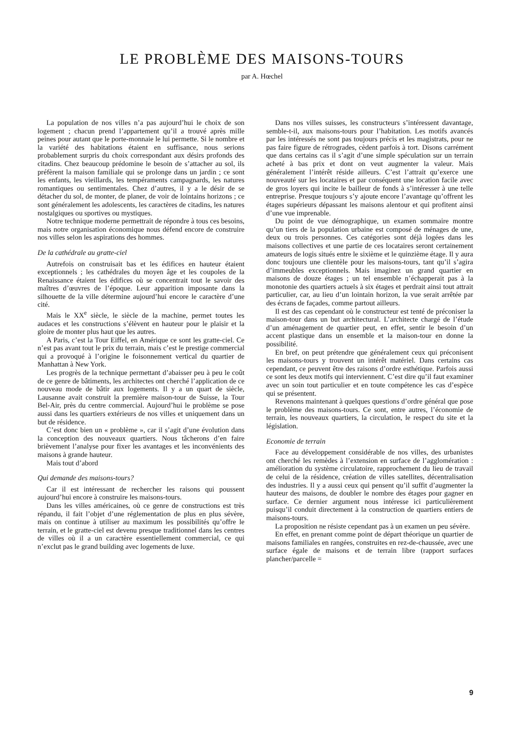LE PROBLÈME DES MAISONS-TOURS
par A. Hœchel
La population de nos villes n’a pas aujourd’hui le choix de son logement ; chacun prend l’appartement qu’il a trouvé après mille peines pour autant que le porte-monnaie le lui permette. Si le nombre et la variété des habitations étaient en suffisance, nous serions probablement surpris du choix correspondant aux désirs profonds des citadins. Chez beaucoup prédomine le besoin de s’attacher au sol, ils préfèrent la maison familiale qui se prolonge dans un jardin ; ce sont les enfants, les vieillards, les tempéraments campagnards, les natures romantiques ou sentimentales. Chez d’autres, il y a le désir de se détacher du sol, de monter, de planer, de voir de lointains horizons ; ce sont généralement les adolescents, les caractères de citadins, les natures nostalgiques ou sportives ou mystiques.
Notre technique moderne permettrait de répondre à tous ces besoins, mais notre organisation économique nous défend encore de construire nos villes selon les aspirations des hommes.
De la cathédrale au gratte-ciel
Autrefois on construisait bas et les édifices en hauteur étaient exceptionnels ; les cathédrales du moyen âge et les coupoles de la Renaissance étaient les édifices où se concentrait tout le savoir des maîtres d’œuvres de l’époque. Leur apparition imposante dans la silhouette de la ville détermine aujourd’hui encore le caractère d’une cité.
Mais le XX<sup>e</sup> siècle, le siècle de la machine, permet toutes les audaces et les constructions s’élèvent en hauteur pour le plaisir et la gloire de monter plus haut que les autres.
A Paris, c’est la Tour Eiffel, en Amérique ce sont les gratte-ciel. Ce n’est pas avant tout le prix du terrain, mais c’est le prestige commercial qui a provoqué à l’origine le foisonnement vertical du quartier de Manhattan à New York.
Les progrès de la technique permettant d’abaisser peu à peu le coût de ce genre de bâtiments, les architectes ont cherché l’application de ce nouveau mode de bâtir aux logements. Il y a un quart de siècle, Lausanne avait construit la première maison-tour de Suisse, la Tour Bel-Air, près du centre commercial. Aujourd’hui le problème se pose aussi dans les quartiers extérieurs de nos villes et uniquement dans un but de résidence.
C’est donc bien un « problème », car il s’agit d’une évolution dans la conception des nouveaux quartiers. Nous tâcherons d’en faire brièvement l’analyse pour fixer les avantages et les inconvénients des maisons à grande hauteur.
Mais tout d’abord
Qui demande des maisons-tours?
Car il est intéressant de rechercher les raisons qui poussent aujourd’hui encore à construire les maisons-tours.
Dans les villes américaines, où ce genre de constructions est très répandu, il fait l’objet d’une réglementation de plus en plus sévère, mais on continue à utiliser au maximum les possibilités qu’offre le terrain, et le gratte-ciel est devenu presque traditionnel dans les centres de villes où il a un caractère essentiellement commercial, ce qui n’exclut pas le grand building avec logements de luxe.
Dans nos villes suisses, les constructeurs s’intéressent davantage, semble-t-il, aux maisons-tours pour l’habitation. Les motifs avancés par les intéressés ne sont pas toujours précis et les magistrats, pour ne pas faire figure de rétrogrades, cèdent parfois à tort. Disons carrément que dans certains cas il s’agit d’une simple spéculation sur un terrain acheté à bas prix et dont on veut augmenter la valeur. Mais généralement l’intérêt réside ailleurs. C’est l’attrait qu’exerce une nouveauté sur les locataires et par conséquent une location facile avec de gros loyers qui incite le bailleur de fonds à s’intéresser à une telle entreprise. Presque toujours s’y ajoute encore l’avantage qu’offrent les étages supérieurs dépassant les maisons alentour et qui profitent ainsi d’une vue imprenable.
Du point de vue démographique, un examen sommaire montre qu’un tiers de la population urbaine est composé de ménages de une, deux ou trois personnes. Ces catégories sont déjà logées dans les maisons collectives et une partie de ces locataires seront certainement amateurs de logis situés entre le sixième et le quinzième étage. Il y aura donc toujours une clientèle pour les maisons-tours, tant qu’il s’agira d’immeubles exceptionnels. Mais imaginez un grand quartier en maisons de douze étages ; un tel ensemble n’échapperait pas à la monotonie des quartiers actuels à six étages et perdrait ainsi tout attrait particulier, car, au lieu d’un lointain horizon, la vue serait arrêtée par des écrans de façades, comme partout ailleurs.
Il est des cas cependant où le constructeur est tenté de préconiser la maison-tour dans un but architectural. L’architecte chargé de l’étude d’un aménagement de quartier peut, en effet, sentir le besoin d’un accent plastique dans un ensemble et la maison-tour en donne la possibilité.
En bref, on peut prétendre que généralement ceux qui préconisent les maisons-tours y trouvent un intérêt matériel. Dans certains cas cependant, ce peuvent être des raisons d’ordre esthétique. Parfois aussi ce sont les deux motifs qui interviennent. C’est dire qu’il faut examiner avec un soin tout particulier et en toute compétence les cas d’espèce qui se présentent.
Revenons maintenant à quelques questions d’ordre général que pose le problème des maisons-tours. Ce sont, entre autres, l’économie de terrain, les nouveaux quartiers, la circulation, le respect du site et la législation.
Economie de terrain
Face au développement considérable de nos villes, des urbanistes ont cherché les remèdes à l’extension en surface de l’agglomération : amélioration du système circulatoire, rapprochement du lieu de travail de celui de la résidence, création de villes satellites, décentralisation des industries. Il y a aussi ceux qui pensent qu’il suffit d’augmenter la hauteur des maisons, de doubler le nombre des étages pour gagner en surface. Ce dernier argument nous intéresse ici particulièrement puisqu’il conduit directement à la construction de quartiers entiers de maisons-tours.
La proposition ne résiste cependant pas à un examen un peu sévère.
En effet, en prenant comme point de départ théorique un quartier de maisons familiales en rangées, construites en rez-de-chaussée, avec une surface égale de maisons et de terrain libre (rapport surfaces plancher/parcelle =
9